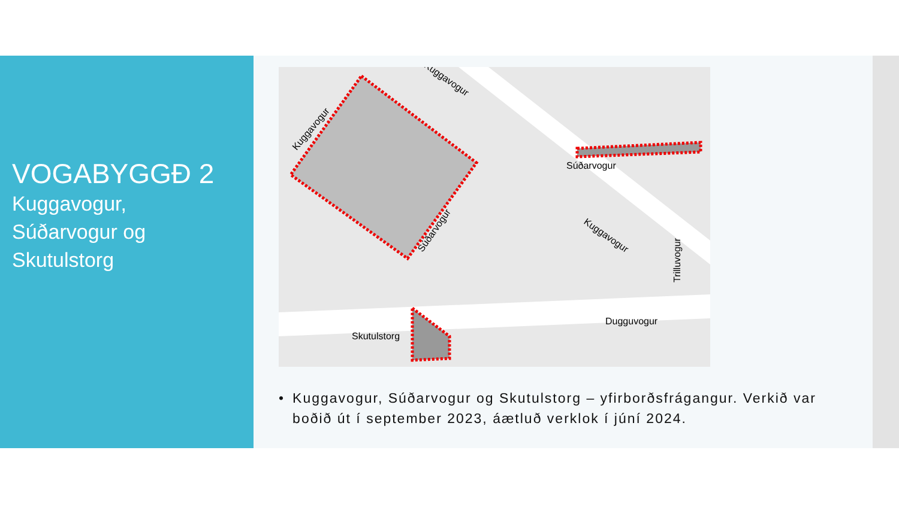VOGABYGGÐ 2
Kuggavogur,
Súðarvogur og
Skutulstorg
Súðarvogur
Dugguvogur
Skutulstorg
Kuggavogur
Kuggavogur
Súðarvogur
Kuggavogur
Trilluvogur
• Kuggavogur, Súðarvogur og Skutulstorg – yfirborðsfrágangur. Verkið var boðið út í september 2023, áætluð verklok í júní 2024.